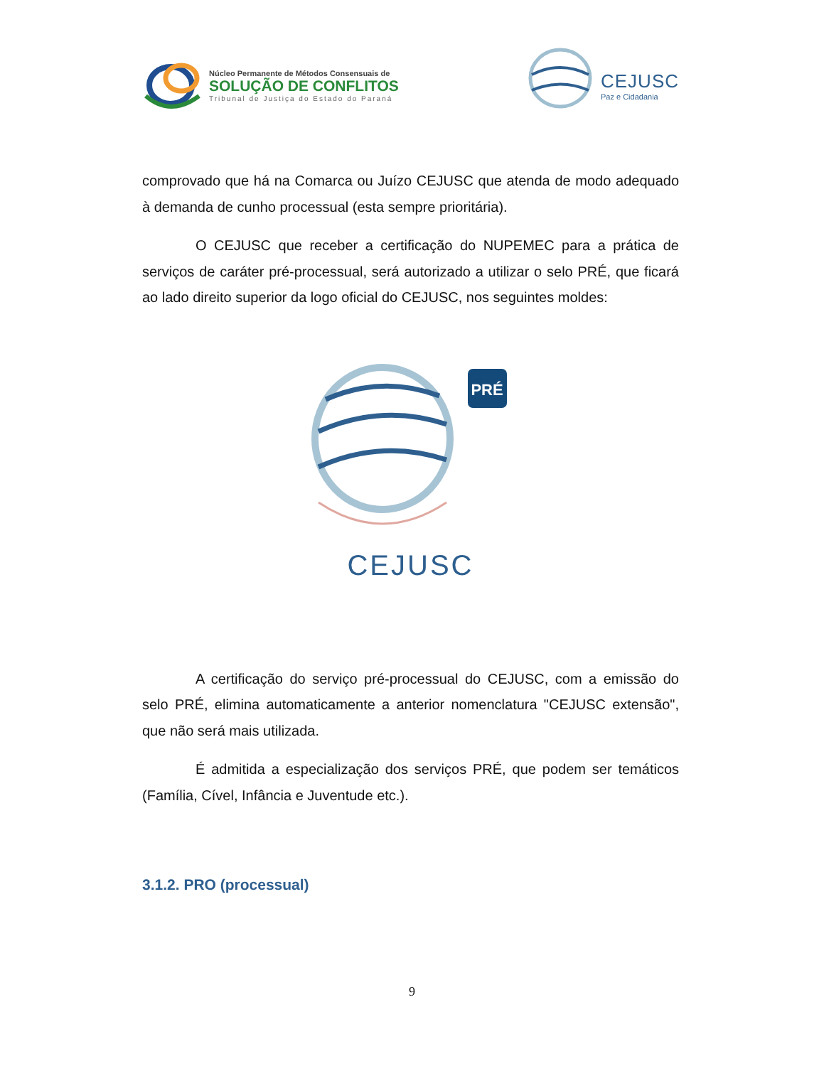Núcleo Permanente de Métodos Consensuais de
SOLUÇÃO DE CONFLITOS
Tribunal de Justiça do Estado do Paraná
CEJUSC
Paz e Cidadania
comprovado que há na Comarca ou Juízo CEJUSC que atenda de modo adequado à demanda de cunho processual (esta sempre prioritária).
O CEJUSC que receber a certificação do NUPEMEC para a prática de serviços de caráter pré-processual, será autorizado a utilizar o selo PRÉ, que ficará ao lado direito superior da logo oficial do CEJUSC, nos seguintes moldes:
PRÉ
CEJUSC
A certificação do serviço pré-processual do CEJUSC, com a emissão do selo PRÉ, elimina automaticamente a anterior nomenclatura "CEJUSC extensão", que não será mais utilizada.
É admitida a especialização dos serviços PRÉ, que podem ser temáticos (Família, Cível, Infância e Juventude etc.).
3.1.2. PRO (processual)
9